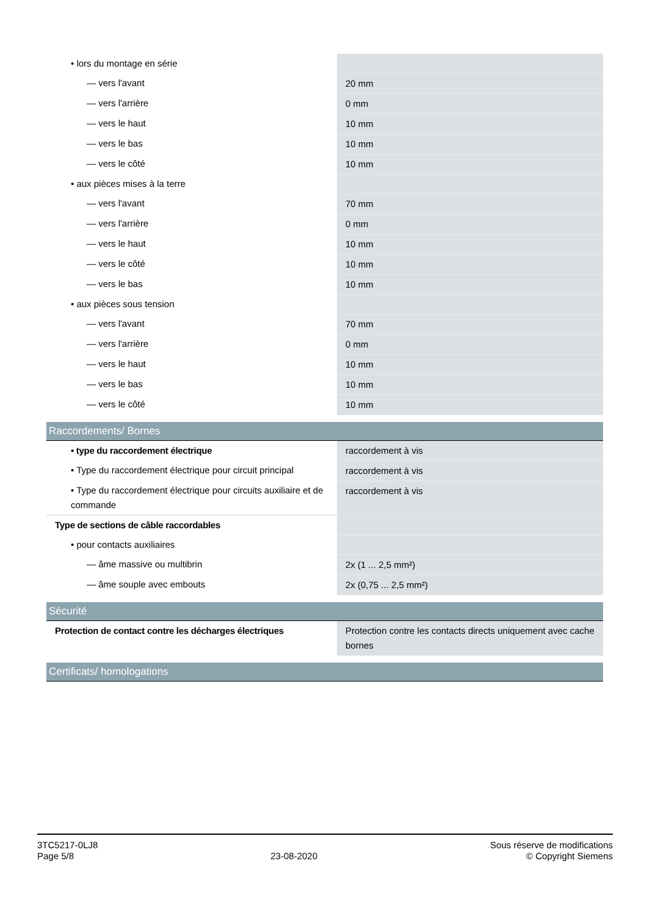| • lors du montage en série | |
| — vers l'avant | 20 mm |
| — vers l'arrière | 0 mm |
| — vers le haut | 10 mm |
| — vers le bas | 10 mm |
| — vers le côté | 10 mm |
| • aux pièces mises à la terre | |
| — vers l'avant | 70 mm |
| — vers l'arrière | 0 mm |
| — vers le haut | 10 mm |
| — vers le côté | 10 mm |
| — vers le bas | 10 mm |
| • aux pièces sous tension | |
| — vers l'avant | 70 mm |
| — vers l'arrière | 0 mm |
| — vers le haut | 10 mm |
| — vers le bas | 10 mm |
| — vers le côté | 10 mm |
| Raccordements/ Bornes | |
| • type du raccordement électrique | raccordement à vis |
| • Type du raccordement électrique pour circuit principal | raccordement à vis |
| • Type du raccordement électrique pour circuits auxiliaire et de commande | raccordement à vis |
| Type de sections de câble raccordables | |
| • pour contacts auxiliaires | |
| — âme massive ou multibrin | 2x (1 ... 2,5 mm²) |
| — âme souple avec embouts | 2x (0,75 ... 2,5 mm²) |
| Sécurité | |
| Protection de contact contre les décharges électriques | Protection contre les contacts directs uniquement avec cache bornes |
| Certificats/ homologations | |
3TC5217-0LJ8
Page 5/8
23-08-2020
Sous réserve de modifications
© Copyright Siemens